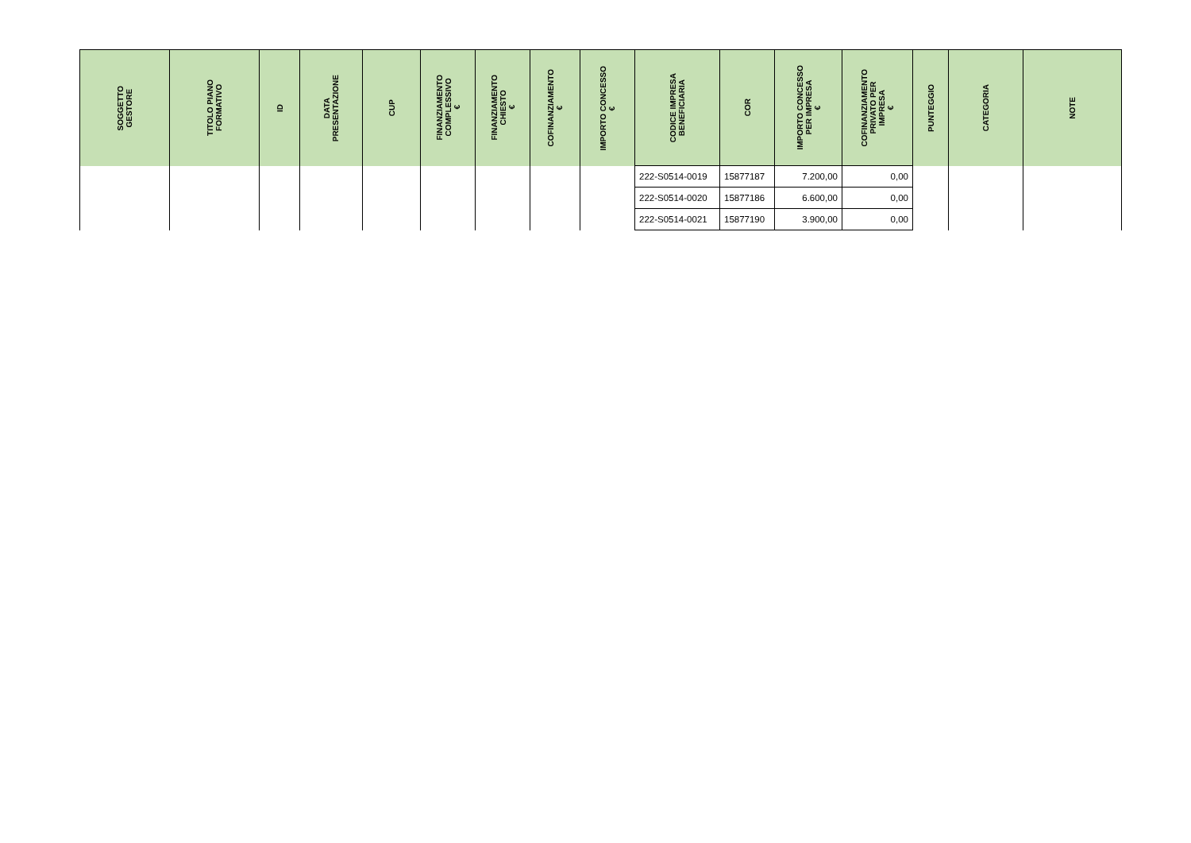| SOGGETTO GESTORE | TITOLO PIANO FORMATIVO | ID | DATA PRESENTAZIONE | CUP | FINANZIAMENTO COMPLESSIVO € | FINANZIAMENTO CHIESTO € | COFINANZIAMENTO € | IMPORTO CONCESSO € | CODICE IMPRESA BENEFICIARIA | COR | IMPORTO CONCESSO PER IMPRESA € | COFINANZIAMENTO PRIVATO PER IMPRESA € | PUNTEGGIO | CATEGORIA | NOTE |
| --- | --- | --- | --- | --- | --- | --- | --- | --- | --- | --- | --- | --- | --- | --- | --- |
| | | | | | | | | | 222-S0514-0019 | 15877187 | 7.200,00 | 0,00 | | | |
| | | | | | | | | | 222-S0514-0020 | 15877186 | 6.600,00 | 0,00 | | | |
| | | | | | | | | | 222-S0514-0021 | 15877190 | 3.900,00 | 0,00 | | | |